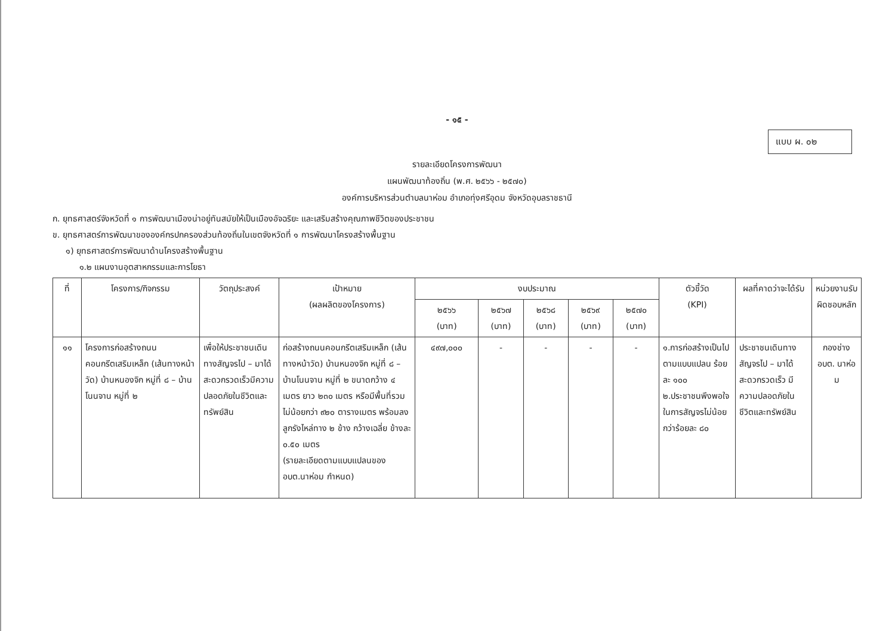- ๑๕ -
แบบ ผ. ๐๒
รายละเอียดโครงการพัฒนา
แผนพัฒนาท้องถิ่น (พ.ศ. ๒๕๖๖ - ๒๕๗๐)
องค์การบริหารส่วนตำบลนาห่อม อำเภอทุ่งศรีอุดม จังหวัดอุบลราชธานี
ก. ยุทธศาสตร์จังหวัดที่ ๑ การพัฒนาเมืองน่าอยู่ทันสมัยให้เป็นเมืองอัจฉริยะ และเสริมสร้างคุณภาพชีวิตของประชาชน
ข. ยุทธศาสตร์การพัฒนาขององค์กรปกครองส่วนท้องถิ่นในเขตจังหวัดที่ ๑ การพัฒนาโครงสร้างพื้นฐาน
๑) ยุทธศาสตร์การพัฒนาด้านโครงสร้างพื้นฐาน
๑.๒ แผนงานอุตสาหกรรมและการโยธา
| ที่ | โครงการ/กิจกรรม | วัตถุประสงค์ | เป้าหมาย (ผลผลิตของโครงการ) | งบประมาณ | | | | | ตัวชี้วัด (KPI) | ผลที่คาดว่าจะได้รับ | หน่วยงานรับผิดชอบหลัก |
| --- | --- | --- | --- | --- | --- | --- | --- | --- | --- | --- | --- |
| | | | | ๒๕๖๖ (บาท) | ๒๕๖๗ (บาท) | ๒๕๖๘ (บาท) | ๒๕๖๙ (บาท) | ๒๕๗๐ (บาท) | | | |
| ๑๑ | โครงการก่อสร้างถนนคอนกรีตเสริมเหล็ก (เส้นทางหน้าวัด) บ้านหนองจิก หมู่ที่ ๘ – บ้านโนนจาน หมู่ที่ ๒ | เพื่อให้ประชาชนเดินทางสัญจรไป – มาได้สะดวกรวดเร็วมีความปลอดภัยในชีวิตและทรัพย์สิน | ก่อสร้างถนนคอนกรีตเสริมเหล็ก (เส้นทางหน้าวัด) บ้านหนองจิก หมู่ที่ ๘ – บ้านโนนจาน หมู่ที่ ๒ ขนาดกว้าง ๔ เมตร ยาว ๒๓๐ เมตร หรือมีพื้นที่รวมไม่น้อยกว่า ๙๒๐ ตารางเมตร พร้อมลงลูกรังไหล่ทาง ๒ ข้าง กว้างเฉลี่ย ข้างละ ๐.๕๐ เมตร (รายละเอียดตามแบบแปลนของ อบต.นาห่อม กำหนด) | ๔๙๗,๐๐๐ | - | - | - | - | ๑.การก่อสร้างเป็นไปตามแบบแปลน ร้อยละ ๑๐๐ ๒.ประชาชนพึงพอใจในการสัญจรไม่น้อยกว่าร้อยละ ๘๐ | ประชาชนเดินทางสัญจรไป – มาได้สะดวกรวดเร็ว มีความปลอดภัยในชีวิตและทรัพย์สิน | กองช่าง อบต. นาห่อม |